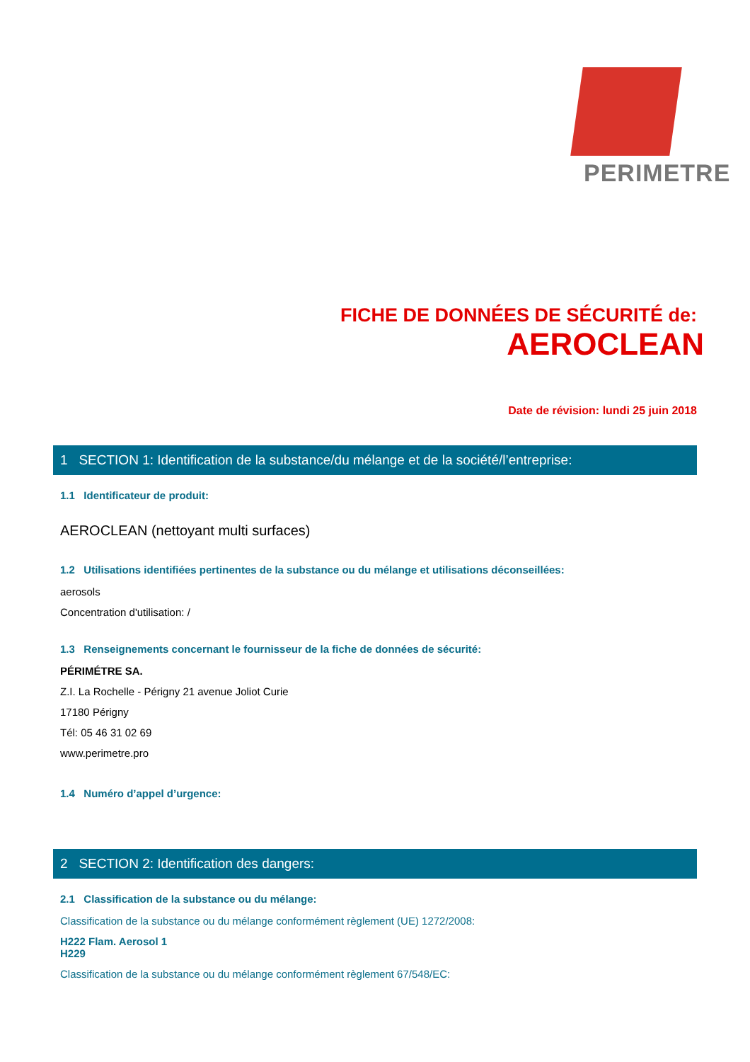PERIMETRE
FICHE DE DONNÉES DE SÉCURITÉ de:
AEROCLEAN
Date de révision: lundi 25 juin 2018
1 SECTION 1: Identification de la substance/du mélange et de la société/l’entreprise:
1.1 Identificateur de produit:
AEROCLEAN (nettoyant multi surfaces)
1.2 Utilisations identifiées pertinentes de la substance ou du mélange et utilisations déconseillées:
aerosols
Concentration d'utilisation: /
1.3 Renseignements concernant le fournisseur de la fiche de données de sécurité:
PÉRIMÉTRE SA.
Z.I. La Rochelle - Périgny 21 avenue Joliot Curie
17180 Périgny
Tél: 05 46 31 02 69
www.perimetre.pro
1.4 Numéro d’appel d’urgence:
2 SECTION 2: Identification des dangers:
2.1 Classification de la substance ou du mélange:
Classification de la substance ou du mélange conformément règlement (UE) 1272/2008:
H222 Flam. Aerosol 1
H229
Classification de la substance ou du mélange conformément règlement 67/548/EC: